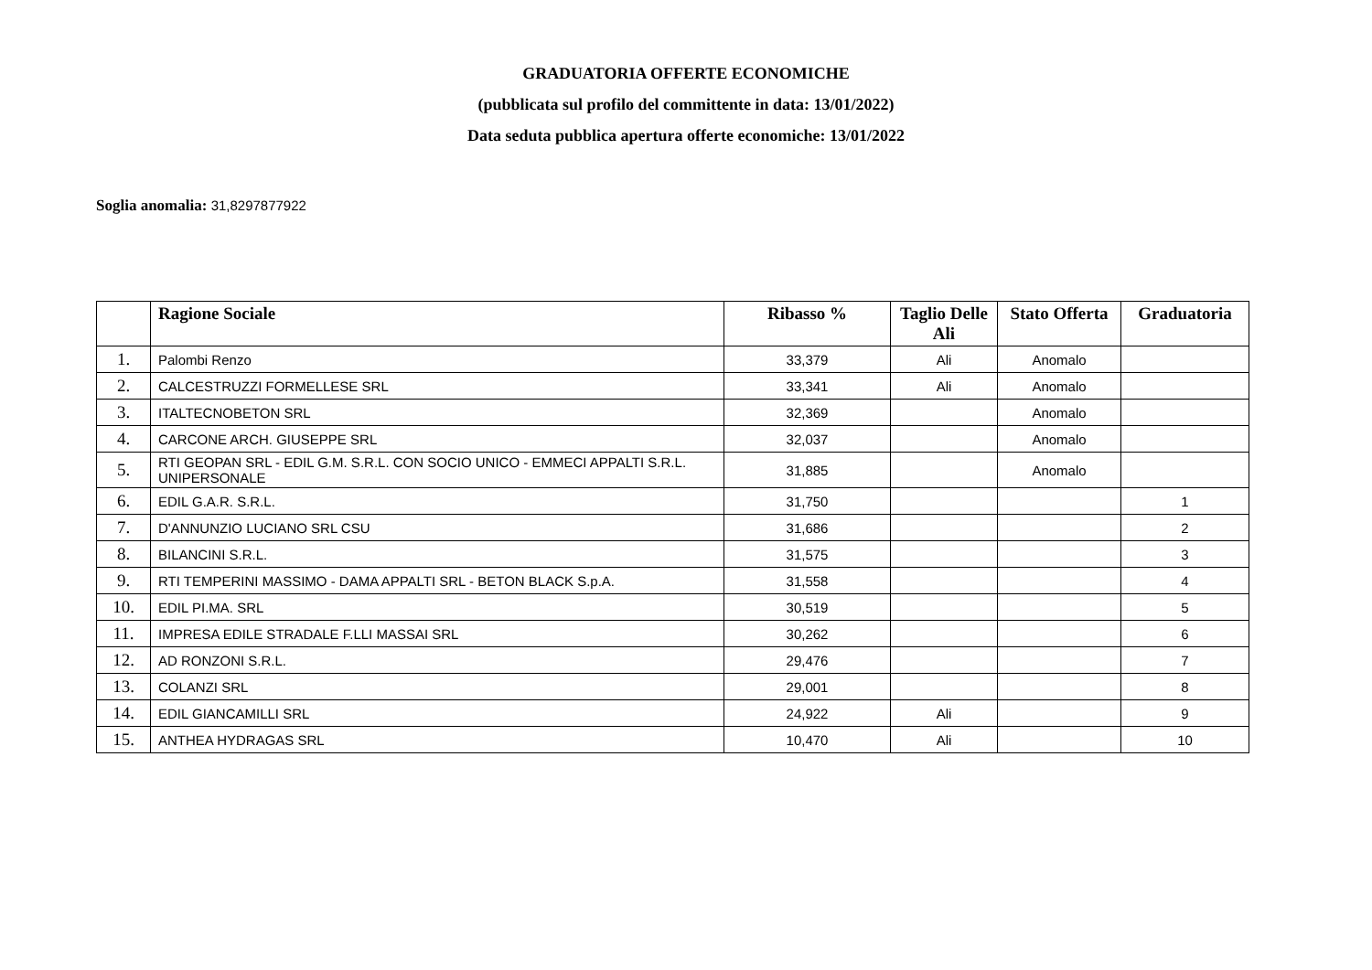GRADUATORIA OFFERTE ECONOMICHE
(pubblicata sul profilo del committente in data: 13/01/2022)
Data seduta pubblica apertura offerte economiche: 13/01/2022
Soglia anomalia: 31,8297877922
| | Ragione Sociale | Ribasso % | Taglio Delle Ali | Stato Offerta | Graduatoria |
| --- | --- | --- | --- | --- | --- |
| 1. | Palombi Renzo | 33,379 | Ali | Anomalo | |
| 2. | CALCESTRUZZI FORMELLESE SRL | 33,341 | Ali | Anomalo | |
| 3. | ITALTECNOBETON SRL | 32,369 | | Anomalo | |
| 4. | CARCONE ARCH. GIUSEPPE SRL | 32,037 | | Anomalo | |
| 5. | RTI GEOPAN SRL - EDIL G.M. S.R.L. CON SOCIO UNICO - EMMECI APPALTI S.R.L. UNIPERSONALE | 31,885 | | Anomalo | |
| 6. | EDIL G.A.R. S.R.L. | 31,750 | | | 1 |
| 7. | D'ANNUNZIO LUCIANO SRL CSU | 31,686 | | | 2 |
| 8. | BILANCINI S.R.L. | 31,575 | | | 3 |
| 9. | RTI TEMPERINI MASSIMO - DAMA APPALTI SRL - BETON BLACK S.p.A. | 31,558 | | | 4 |
| 10. | EDIL PI.MA. SRL | 30,519 | | | 5 |
| 11. | IMPRESA EDILE STRADALE F.LLI MASSAI SRL | 30,262 | | | 6 |
| 12. | AD RONZONI S.R.L. | 29,476 | | | 7 |
| 13. | COLANZI SRL | 29,001 | | | 8 |
| 14. | EDIL GIANCAMILLI SRL | 24,922 | Ali | | 9 |
| 15. | ANTHEA HYDRAGAS SRL | 10,470 | Ali | | 10 |